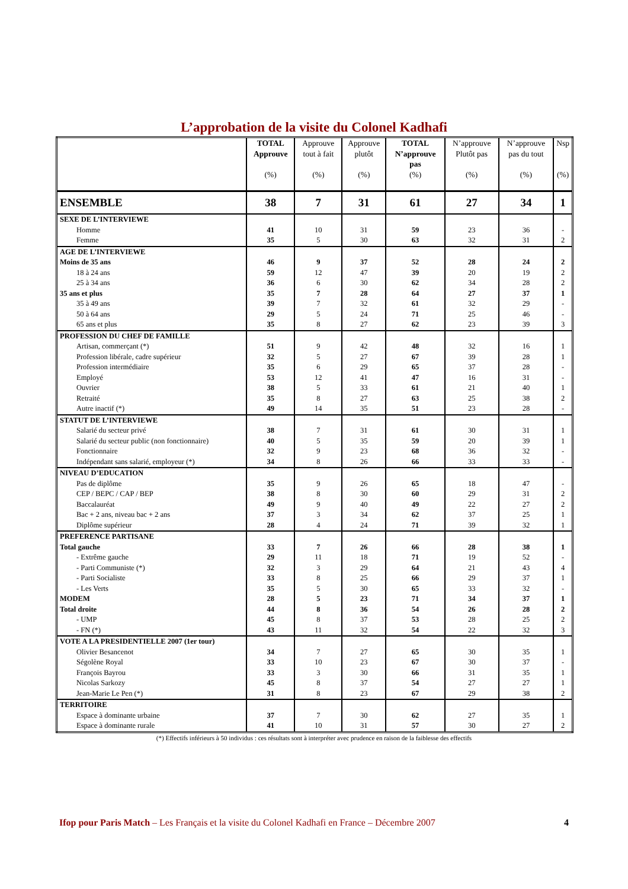L’approbation de la visite du Colonel Kadhafi
| | TOTAL Approuve (%) | Approuve tout à fait (%) | Approuve plutôt (%) | TOTAL N’approuve pas (%) | N’approuve Plutôt pas (%) | N’approuve pas du tout (%) | Nsp (%) |
| --- | --- | --- | --- | --- | --- | --- | --- |
| ENSEMBLE | 38 | 7 | 31 | 61 | 27 | 34 | 1 |
| SEXE DE L’INTERVIEWE | | | | | | | |
| Homme | 41 | 10 | 31 | 59 | 23 | 36 | - |
| Femme | 35 | 5 | 30 | 63 | 32 | 31 | 2 |
| AGE DE L’INTERVIEWE | | | | | | | |
| Moins de 35 ans | 46 | 9 | 37 | 52 | 28 | 24 | 2 |
| 18 à 24 ans | 59 | 12 | 47 | 39 | 20 | 19 | 2 |
| 25 à 34 ans | 36 | 6 | 30 | 62 | 34 | 28 | 2 |
| 35 ans et plus | 35 | 7 | 28 | 64 | 27 | 37 | 1 |
| 35 à 49 ans | 39 | 7 | 32 | 61 | 32 | 29 | - |
| 50 à 64 ans | 29 | 5 | 24 | 71 | 25 | 46 | - |
| 65 ans et plus | 35 | 8 | 27 | 62 | 23 | 39 | 3 |
| PROFESSION DU CHEF DE FAMILLE | | | | | | | |
| Artisan, commerçant (*) | 51 | 9 | 42 | 48 | 32 | 16 | 1 |
| Profession libérale, cadre supérieur | 32 | 5 | 27 | 67 | 39 | 28 | 1 |
| Profession intermédiaire | 35 | 6 | 29 | 65 | 37 | 28 | - |
| Employé | 53 | 12 | 41 | 47 | 16 | 31 | - |
| Ouvrier | 38 | 5 | 33 | 61 | 21 | 40 | 1 |
| Retraité | 35 | 8 | 27 | 63 | 25 | 38 | 2 |
| Autre inactif (*) | 49 | 14 | 35 | 51 | 23 | 28 | - |
| STATUT DE L’INTERVIEWE | | | | | | | |
| Salarié du secteur privé | 38 | 7 | 31 | 61 | 30 | 31 | 1 |
| Salarié du secteur public (non fonctionnaire) | 40 | 5 | 35 | 59 | 20 | 39 | 1 |
| Fonctionnaire | 32 | 9 | 23 | 68 | 36 | 32 | - |
| Indépendant sans salarié, employeur (*) | 34 | 8 | 26 | 66 | 33 | 33 | - |
| NIVEAU D’EDUCATION | | | | | | | |
| Pas de diplôme | 35 | 9 | 26 | 65 | 18 | 47 | - |
| CEP / BEPC / CAP / BEP | 38 | 8 | 30 | 60 | 29 | 31 | 2 |
| Baccalauréat | 49 | 9 | 40 | 49 | 22 | 27 | 2 |
| Bac + 2 ans, niveau bac + 2 ans | 37 | 3 | 34 | 62 | 37 | 25 | 1 |
| Diplôme supérieur | 28 | 4 | 24 | 71 | 39 | 32 | 1 |
| PREFERENCE PARTISANE | | | | | | | |
| Total gauche | 33 | 7 | 26 | 66 | 28 | 38 | 1 |
| - Extrême gauche | 29 | 11 | 18 | 71 | 19 | 52 | - |
| - Parti Communiste (*) | 32 | 3 | 29 | 64 | 21 | 43 | 4 |
| - Parti Socialiste | 33 | 8 | 25 | 66 | 29 | 37 | 1 |
| - Les Verts | 35 | 5 | 30 | 65 | 33 | 32 | - |
| MODEM | 28 | 5 | 23 | 71 | 34 | 37 | 1 |
| Total droite | 44 | 8 | 36 | 54 | 26 | 28 | 2 |
| - UMP | 45 | 8 | 37 | 53 | 28 | 25 | 2 |
| - FN (*) | 43 | 11 | 32 | 54 | 22 | 32 | 3 |
| VOTE A LA PRESIDENTIELLE 2007 (1er tour) | | | | | | | |
| Olivier Besancenot | 34 | 7 | 27 | 65 | 30 | 35 | 1 |
| Ségolène Royal | 33 | 10 | 23 | 67 | 30 | 37 | - |
| François Bayrou | 33 | 3 | 30 | 66 | 31 | 35 | 1 |
| Nicolas Sarkozy | 45 | 8 | 37 | 54 | 27 | 27 | 1 |
| Jean-Marie Le Pen (*) | 31 | 8 | 23 | 67 | 29 | 38 | 2 |
| TERRITOIRE | | | | | | | |
| Espace à dominante urbaine | 37 | 7 | 30 | 62 | 27 | 35 | 1 |
| Espace à dominante rurale | 41 | 10 | 31 | 57 | 30 | 27 | 2 |
(*) Effectifs inférieurs à 50 individus : ces résultats sont à interpréter avec prudence en raison de la faiblesse des effectifs
Ifop pour Paris Match – Les Français et la visite du Colonel Kadhafi en France – Décembre 2007 4